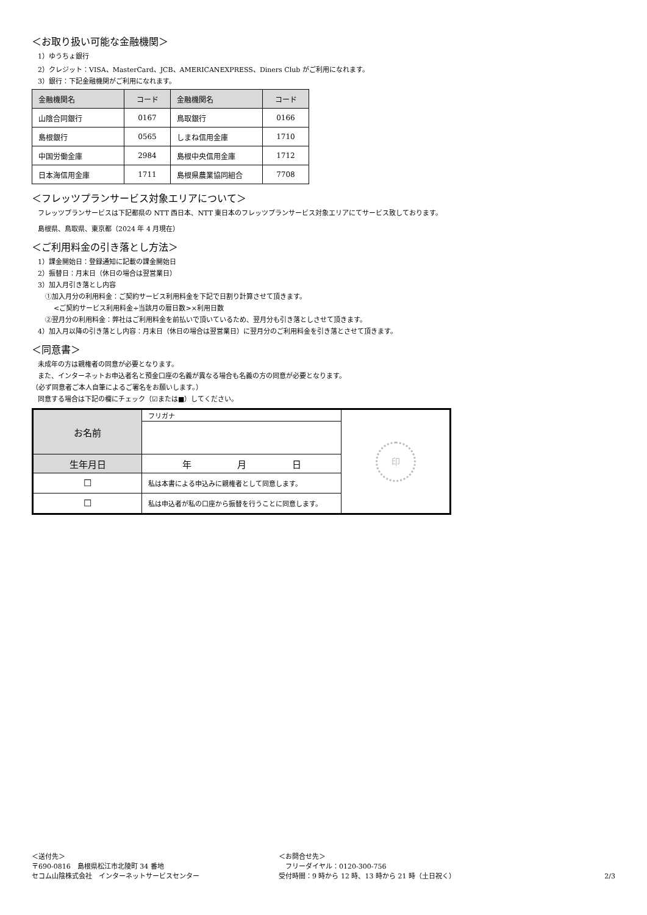＜お取り扱い可能な金融機関＞
1）ゆうちょ銀行
2）クレジット：VISA、MasterCard、JCB、AMERICANEXPRESS、Diners Club がご利用になれます。
3）銀行：下記金融機関がご利用になれます。
| 金融機関名 | コード | 金融機関名 | コード |
| --- | --- | --- | --- |
| 山陰合同銀行 | 0167 | 鳥取銀行 | 0166 |
| 島根銀行 | 0565 | しまね信用金庫 | 1710 |
| 中国労働金庫 | 2984 | 島根中央信用金庫 | 1712 |
| 日本海信用金庫 | 1711 | 島根県農業協同組合 | 7708 |
＜フレッツプランサービス対象エリアについて＞
フレッツプランサービスは下記都県の NTT 西日本、NTT 東日本のフレッツプランサービス対象エリアにてサービス致しております。
島根県、鳥取県、東京都（2024 年 4 月現在）
＜ご利用料金の引き落とし方法＞
1）課金開始日：登録通知に記載の課金開始日
2）振替日：月末日（休日の場合は翌営業日）
3）加入月引き落とし内容
①加入月分の利用料金：ご契約サービス利用料金を下記で日割り計算させて頂きます。
<ご契約サービス利用料金÷当該月の暦日数>×利用日数
②翌月分の利用料金：弊社はご利用料金を前払いで頂いているため、翌月分も引き落としさせて頂きます。
4）加入月以降の引き落とし内容：月末日（休日の場合は翌営業日）に翌月分のご利用料金を引き落とさせて頂きます。
＜同意書＞
未成年の方は親権者の同意が必要となります。
また、インターネットお申込者名と預金口座の名義が異なる場合も名義の方の同意が必要となります。
（必ず同意者ご本人自筆によるご署名をお願いします。）
同意する場合は下記の欄にチェック（☑または■）してください。
| お名前 | フリガナ | 印 |
| 生年月日 | 年 月 日 | |
| ☐ | 私は本書による申込みに親権者として同意します。 | |
| ☐ | 私は申込者が私の口座から振替を行うことに同意します。 | |
＜送付先＞
〒690-0816　島根県松江市北陵町 34 番地
セコム山陰株式会社　インターネットサービスセンター
＜お問合せ先＞
　フリーダイヤル：0120-300-756
受付時間：9 時から 12 時、13 時から 21 時（土日祝く）
2/3